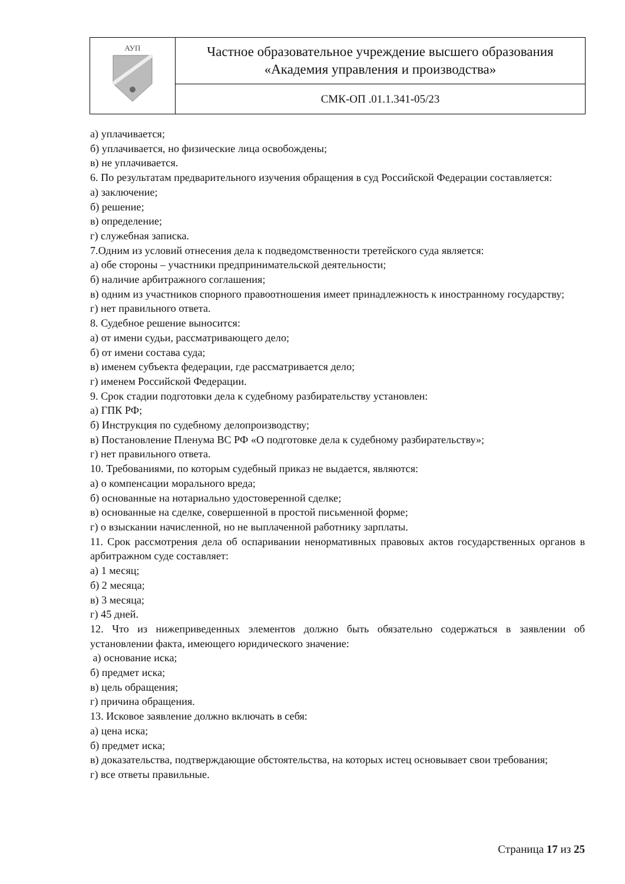| АУП | Частное образовательное учреждение высшего образования «Академия управления и производства» |
| | СМК-ОП .01.1.341-05/23 |
а) уплачивается;
б) уплачивается, но физические лица освобождены;
в) не уплачивается.
6. По результатам предварительного изучения обращения в суд Российской Федерации составляется:
а) заключение;
б) решение;
в) определение;
г) служебная записка.
7.Одним из условий отнесения дела к подведомственности третейского суда является:
а) обе стороны – участники предпринимательской деятельности;
б) наличие арбитражного соглашения;
в) одним из участников спорного правоотношения имеет принадлежность к иностранному государству;
г) нет правильного ответа.
8. Судебное решение выносится:
а) от имени судьи, рассматривающего дело;
б) от имени состава суда;
в) именем субъекта федерации, где рассматривается дело;
г) именем Российской Федерации.
9. Срок стадии подготовки дела к судебному разбирательству установлен:
а) ГПК РФ;
б) Инструкция по судебному делопроизводству;
в) Постановление Пленума ВС РФ «О подготовке дела к судебному разбирательству»;
г) нет правильного ответа.
10. Требованиями, по которым судебный приказ не выдается, являются:
а) о компенсации морального вреда;
б) основанные на нотариально удостоверенной сделке;
в) основанные на сделке, совершенной в простой письменной форме;
г) о взыскании начисленной, но не выплаченной работнику зарплаты.
11. Срок рассмотрения дела об оспаривании ненормативных правовых актов государственных органов в арбитражном суде составляет:
а) 1 месяц;
б) 2 месяца;
в) 3 месяца;
г) 45 дней.
12. Что из нижеприведенных элементов должно быть обязательно содержаться в заявлении об установлении факта, имеющего юридического значение:
а) основание иска;
б) предмет иска;
в) цель обращения;
г) причина обращения.
13. Исковое заявление должно включать в себя:
а) цена иска;
б) предмет иска;
в) доказательства, подтверждающие обстоятельства, на которых истец основывает свои требования;
г) все ответы правильные.
Страница 17 из 25